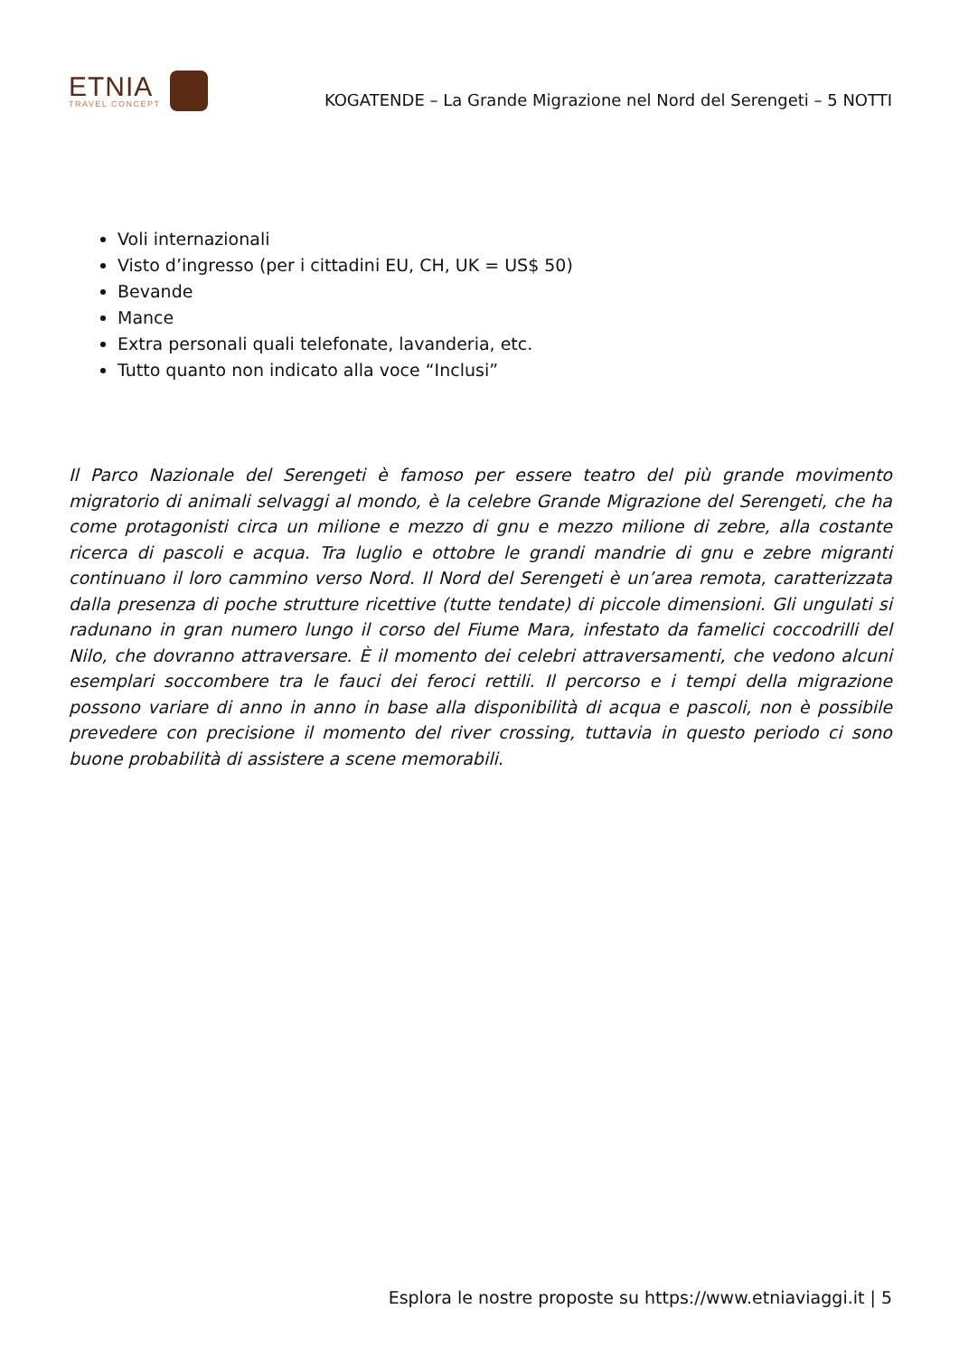ETNIA
TRAVEL CONCEPT
KOGATENDE – La Grande Migrazione nel Nord del Serengeti – 5 NOTTI
Voli internazionali
Visto d’ingresso (per i cittadini EU, CH, UK = US$ 50)
Bevande
Mance
Extra personali quali telefonate, lavanderia, etc.
Tutto quanto non indicato alla voce “Inclusi”
Il Parco Nazionale del Serengeti è famoso per essere teatro del più grande movimento migratorio di animali selvaggi al mondo, è la celebre Grande Migrazione del Serengeti, che ha come protagonisti circa un milione e mezzo di gnu e mezzo milione di zebre, alla costante ricerca di pascoli e acqua. Tra luglio e ottobre le grandi mandrie di gnu e zebre migranti continuano il loro cammino verso Nord. Il Nord del Serengeti è un’area remota, caratterizzata dalla presenza di poche strutture ricettive (tutte tendate) di piccole dimensioni. Gli ungulati si radunano in gran numero lungo il corso del Fiume Mara, infestato da famelici coccodrilli del Nilo, che dovranno attraversare. È il momento dei celebri attraversamenti, che vedono alcuni esemplari soccombere tra le fauci dei feroci rettili. Il percorso e i tempi della migrazione possono variare di anno in anno in base alla disponibilità di acqua e pascoli, non è possibile prevedere con precisione il momento del river crossing, tuttavia in questo periodo ci sono buone probabilità di assistere a scene memorabili.
Esplora le nostre proposte su https://www.etniaviaggi.it | 5